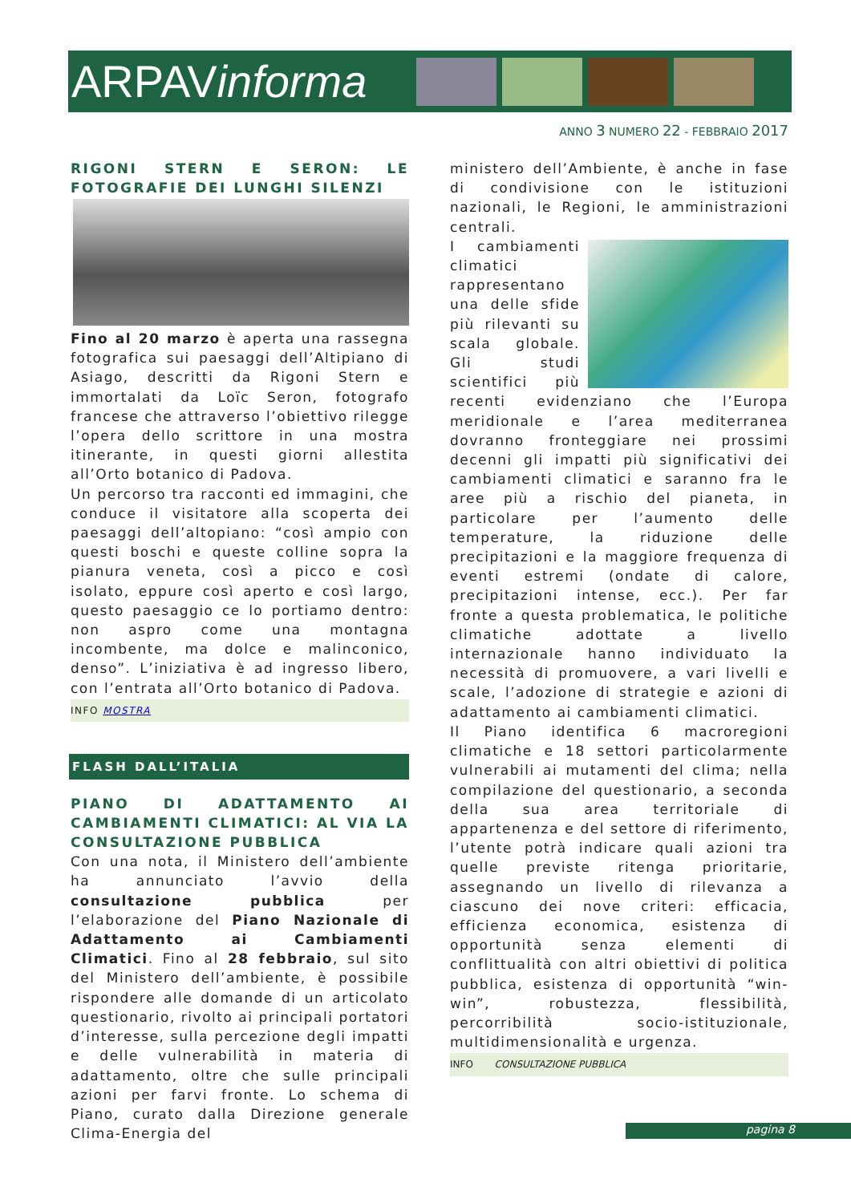ARPAVinforma
ANNO 3 NUMERO 22 - FEBBRAIO 2017
RIGONI STERN E SERON: LE FOTOGRAFIE DEI LUNGHI SILENZI
Fino al 20 marzo è aperta una rassegna fotografica sui paesaggi dell’Altipiano di Asiago, descritti da Rigoni Stern e immortalati da Loïc Seron, fotografo francese che attraverso l’obiettivo rilegge l’opera dello scrittore in una mostra itinerante, in questi giorni allestita all’Orto botanico di Padova.
Un percorso tra racconti ed immagini, che conduce il visitatore alla scoperta dei paesaggi dell’altopiano: “così ampio con questi boschi e queste colline sopra la pianura veneta, così a picco e così isolato, eppure così aperto e così largo, questo paesaggio ce lo portiamo dentro: non aspro come una montagna incombente, ma dolce e malinconico, denso”. L’iniziativa è ad ingresso libero, con l’entrata all’Orto botanico di Padova.
INFO MOSTRA
FLASH DALL’ITALIA
PIANO DI ADATTAMENTO AI CAMBIAMENTI CLIMATICI: AL VIA LA CONSULTAZIONE PUBBLICA
Con una nota, il Ministero dell’ambiente ha annunciato l’avvio della consultazione pubblica per l’elaborazione del Piano Nazionale di Adattamento ai Cambiamenti Climatici. Fino al 28 febbraio, sul sito del Ministero dell’ambiente, è possibile rispondere alle domande di un articolato questionario, rivolto ai principali portatori d’interesse, sulla percezione degli impatti e delle vulnerabilità in materia di adattamento, oltre che sulle principali azioni per farvi fronte. Lo schema di Piano, curato dalla Direzione generale Clima-Energia del
ministero dell’Ambiente, è anche in fase di condivisione con le istituzioni nazionali, le Regioni, le amministrazioni centrali.
I cambiamenti climatici rappresentano una delle sfide più rilevanti su scala globale. Gli studi scientifici più recenti evidenziano che l’Europa meridionale e l’area mediterranea dovranno fronteggiare nei prossimi decenni gli impatti più significativi dei cambiamenti climatici e saranno fra le aree più a rischio del pianeta, in particolare per l’aumento delle temperature, la riduzione delle precipitazioni e la maggiore frequenza di eventi estremi (ondate di calore, precipitazioni intense, ecc.). Per far fronte a questa problematica, le politiche climatiche adottate a livello internazionale hanno individuato la necessità di promuovere, a vari livelli e scale, l’adozione di strategie e azioni di adattamento ai cambiamenti climatici.
Il Piano identifica 6 macroregioni climatiche e 18 settori particolarmente vulnerabili ai mutamenti del clima; nella compilazione del questionario, a seconda della sua area territoriale di appartenenza e del settore di riferimento, l’utente potrà indicare quali azioni tra quelle previste ritenga prioritarie, assegnando un livello di rilevanza a ciascuno dei nove criteri: efficacia, efficienza economica, esistenza di opportunità senza elementi di conflittualità con altri obiettivi di politica pubblica, esistenza di opportunità “win-win”, robustezza, flessibilità, percorribilità socio-istituzionale, multidimensionalità e urgenza.
INFO CONSULTAZIONE PUBBLICA
pagina 8